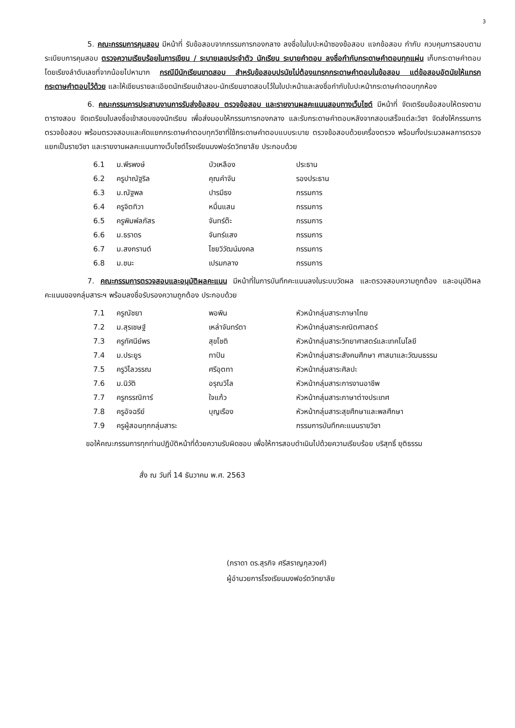3
5. คณะกรรมการคุมสอบ มีหน้าที่ รับข้อสอบจากกรรมการกองกลาง ลงชื่อในใบปะหน้าซองข้อสอบ แจกข้อสอบ กำกับ ควบคุมการสอบตามระเบียบการคุมสอบ ตรวจความเรียบร้อยในการเขียน / ระบายเลขประจำตัว นักเรียน ระบายคำตอบ ลงชื่อกำกับกระดาษคำตอบทุกแผ่น เก็บกระดาษคำตอบโดยเรียงลำดับเลขที่จากน้อยไปหามาก กรณีมีนักเรียนขาดสอบ สำหรับข้อสอบปรนัยไม่ต้องแทรกกระดาษคำตอบในข้อสอบ แต่ข้อสอบอัตนัยให้แทรกกระดาษคำตอบไว้ด้วย และให้เขียนรายละเอียดนักเรียนเข้าสอบ-นักเรียนขาดสอบไว้ในใบปะหน้าและลงชื่อกำกับใบปะหน้ากระดาษคำตอบทุกห้อง
6. คณะกรรมการประสานงานการรับส่งข้อสอบ ตรวจข้อสอบ และรายงานผลคะแนนสอบทางเว็บไซต์ มีหน้าที่ จัดเตรียมข้อสอบให้ตรงตามตารางสอบ จัดเตรียมใบลงชื่อเข้าสอบของนักเรียน เพื่อส่งมอบให้กรรมการกองกลาง และรับกระดาษคำตอบหลังจากสอบเสร็จแต่ละวิชา จัดส่งให้กรรมการตรวจข้อสอบ พร้อมตรวจสอบและคัดแยกกระดาษคำตอบทุกวิชาที่ใช้กระดาษคำตอบแบบระบาย ตรวจข้อสอบด้วยเครื่องตรวจ พร้อมทั้งประมวลผลการตรวจแยกเป็นรายวิชา และรายงานผลคะแนนทางเว็บไซต์โรงเรียนมงฟอร์ตวิทยาลัย ประกอบด้วย
| 6.1 | ม.พีรพงษ์ | บัวเหลือง | ประธาน |
| 6.2 | ครูปาณัฐริล | คุณคำจัน | รองประธาน |
| 6.3 | ม.ณัฐพล | ปารมีธง | กรรมการ |
| 6.4 | ครูจิตทิวา | หมื่นแสน | กรรมการ |
| 6.5 | ครูพิมพ์ลภัสร | จันทร์ต๊ะ | กรรมการ |
| 6.6 | ม.ธราดร | จันทร์แสง | กรรมการ |
| 6.7 | ม.สงกรานต์ | ไชยวิวัฒน์มงคล | กรรมการ |
| 6.8 | ม.ชนะ | เปรมกลาง | กรรมการ |
7. คณะกรรมการตรวจสอบและอนุมัติผลคะแนน มีหน้าที่ในการบันทึกคะแนนลงในระบบวัดผล และตรวจสอบความถูกต้อง และอนุมัติผลคะแนนของกลุ่มสาระฯ พร้อมลงชื่อรับรองความถูกต้อง ประกอบด้วย
| 7.1 | ครูณัชยา | พอพิน | หัวหน้ากลุ่มสาระภาษาไทย |
| 7.2 | ม.สุรเชษฐ์ | เหล่าจันทร์ตา | หัวหน้ากลุ่มสาระคณิตศาสตร์ |
| 7.3 | ครูทัศนีย์พร | สุขโชติ | หัวหน้ากลุ่มสาระวิทยาศาสตร์และเทคโนโลยี |
| 7.4 | ม.ประยูร | ทาปัน | หัวหน้ากลุ่มสาระสังคมศึกษา ศาสนาและวัฒนธรรม |
| 7.5 | ครูวิไลวรรณ | ศรีอุตทา | หัวหน้ากลุ่มสาระศิลปะ |
| 7.6 | ม.นิวัติ | อรุณวิไล | หัวหน้ากลุ่มสาระการงานอาชีพ |
| 7.7 | ครูกรรณิการ์ | ใจแก้ว | หัวหน้ากลุ่มสาระภาษาต่างประเทศ |
| 7.8 | ครูอัจฉรีย์ | บุญเรือง | หัวหน้ากลุ่มสาระสุขศึกษาและพลศึกษา |
| 7.9 | ครูผู้สอนทุกกลุ่มสาระ | | กรรมการบันทึกคะแนนรายวิชา |
ขอให้คณะกรรมการทุกท่านปฏิบัติหน้าที่ด้วยความรับผิดชอบ เพื่อให้การสอบดำเนินไปด้วยความเรียบร้อย บริสุทธิ์ ยุติธรรม
สั่ง ณ วันที่ 14 ธันวาคม พ.ศ. 2563
(ภราดา ดร.สุรกิจ ศรีสราญกุลวงศ์)
ผู้อำนวยการโรงเรียนมงฟอร์ตวิทยาลัย